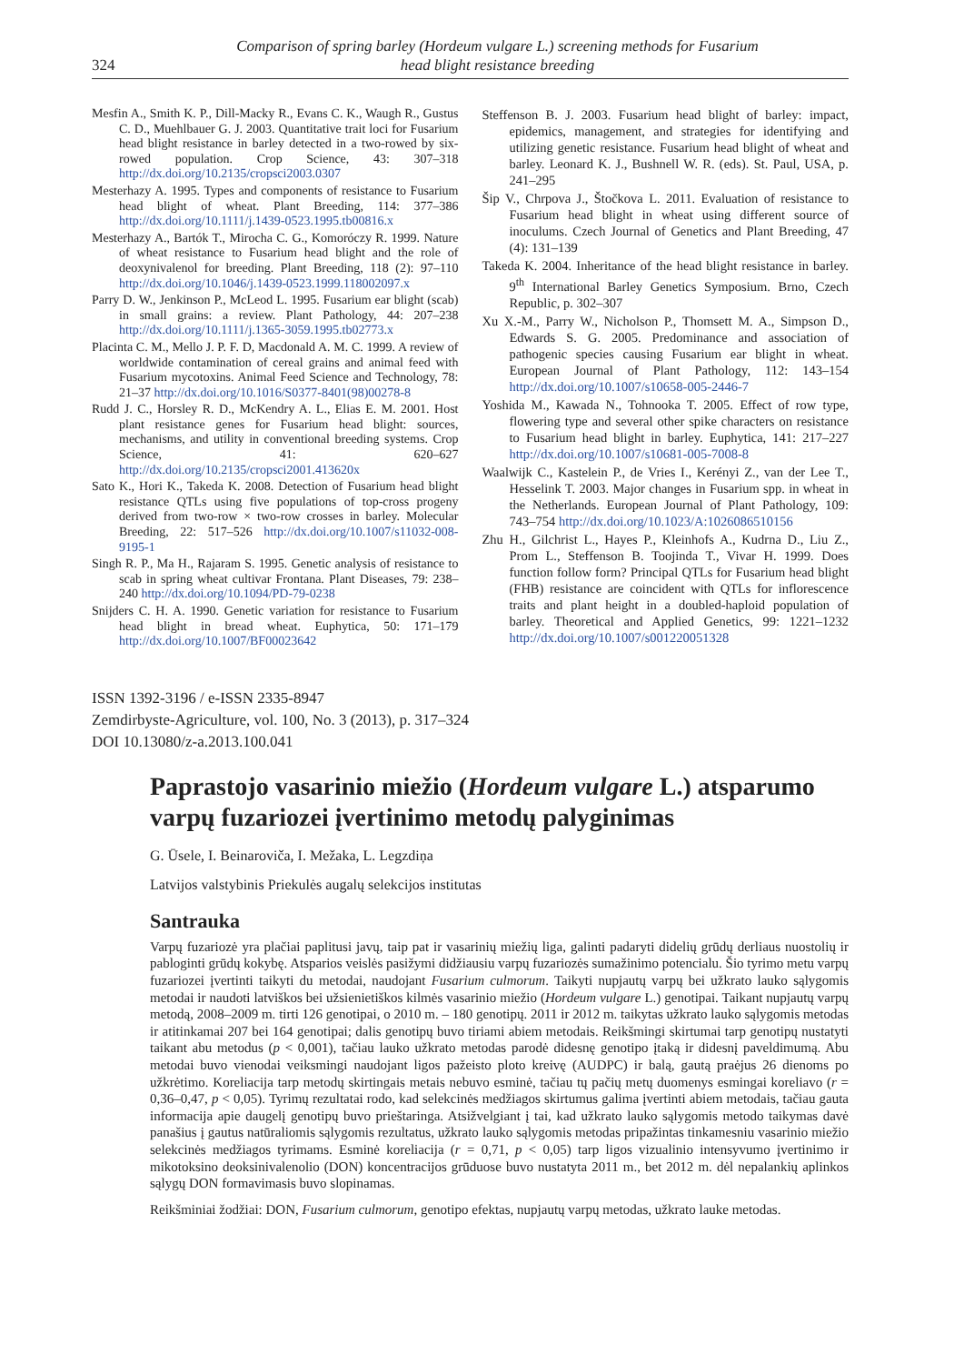324
Comparison of spring barley (Hordeum vulgare L.) screening methods for Fusarium
head blight resistance breeding
Mesfin A., Smith K. P., Dill-Macky R., Evans C. K., Waugh R., Gustus C. D., Muehlbauer G. J. 2003. Quantitative trait loci for Fusarium head blight resistance in barley detected in a two-rowed by six-rowed population. Crop Science, 43: 307–318 http://dx.doi.org/10.2135/cropsci2003.0307
Mesterhazy A. 1995. Types and components of resistance to Fusarium head blight of wheat. Plant Breeding, 114: 377–386 http://dx.doi.org/10.1111/j.1439-0523.1995.tb00816.x
Mesterhazy A., Bartók T., Mirocha C. G., Komoróczy R. 1999. Nature of wheat resistance to Fusarium head blight and the role of deoxynivalenol for breeding. Plant Breeding, 118 (2): 97–110 http://dx.doi.org/10.1046/j.1439-0523.1999.118002097.x
Parry D. W., Jenkinson P., McLeod L. 1995. Fusarium ear blight (scab) in small grains: a review. Plant Pathology, 44: 207–238 http://dx.doi.org/10.1111/j.1365-3059.1995.tb02773.x
Placinta C. M., Mello J. P. F. D, Macdonald A. M. C. 1999. A review of worldwide contamination of cereal grains and animal feed with Fusarium mycotoxins. Animal Feed Science and Technology, 78: 21–37 http://dx.doi.org/10.1016/S0377-8401(98)00278-8
Rudd J. C., Horsley R. D., McKendry A. L., Elias E. M. 2001. Host plant resistance genes for Fusarium head blight: sources, mechanisms, and utility in conventional breeding systems. Crop Science, 41: 620–627 http://dx.doi.org/10.2135/cropsci2001.413620x
Sato K., Hori K., Takeda K. 2008. Detection of Fusarium head blight resistance QTLs using five populations of top-cross progeny derived from two-row × two-row crosses in barley. Molecular Breeding, 22: 517–526 http://dx.doi.org/10.1007/s11032-008-9195-1
Singh R. P., Ma H., Rajaram S. 1995. Genetic analysis of resistance to scab in spring wheat cultivar Frontana. Plant Diseases, 79: 238–240 http://dx.doi.org/10.1094/PD-79-0238
Snijders C. H. A. 1990. Genetic variation for resistance to Fusarium head blight in bread wheat. Euphytica, 50: 171–179 http://dx.doi.org/10.1007/BF00023642
Steffenson B. J. 2003. Fusarium head blight of barley: impact, epidemics, management, and strategies for identifying and utilizing genetic resistance. Fusarium head blight of wheat and barley. Leonard K. J., Bushnell W. R. (eds). St. Paul, USA, p. 241–295
Šip V., Chrpova J., Štočkova L. 2011. Evaluation of resistance to Fusarium head blight in wheat using different source of inoculums. Czech Journal of Genetics and Plant Breeding, 47 (4): 131–139
Takeda K. 2004. Inheritance of the head blight resistance in barley. 9<sup>th</sup> International Barley Genetics Symposium. Brno, Czech Republic, p. 302–307
Xu X.-M., Parry W., Nicholson P., Thomsett M. A., Simpson D., Edwards S. G. 2005. Predominance and association of pathogenic species causing Fusarium ear blight in wheat. European Journal of Plant Pathology, 112: 143–154 http://dx.doi.org/10.1007/s10658-005-2446-7
Yoshida M., Kawada N., Tohnooka T. 2005. Effect of row type, flowering type and several other spike characters on resistance to Fusarium head blight in barley. Euphytica, 141: 217–227 http://dx.doi.org/10.1007/s10681-005-7008-8
Waalwijk C., Kastelein P., de Vries I., Kerényi Z., van der Lee T., Hesselink T. 2003. Major changes in Fusarium spp. in wheat in the Netherlands. European Journal of Plant Pathology, 109: 743–754 http://dx.doi.org/10.1023/A:1026086510156
Zhu H., Gilchrist L., Hayes P., Kleinhofs A., Kudrna D., Liu Z., Prom L., Steffenson B. Toojinda T., Vivar H. 1999. Does function follow form? Principal QTLs for Fusarium head blight (FHB) resistance are coincident with QTLs for inflorescence traits and plant height in a doubled-haploid population of barley. Theoretical and Applied Genetics, 99: 1221–1232 http://dx.doi.org/10.1007/s001220051328
ISSN 1392-3196 / e-ISSN 2335-8947
Zemdirbyste-Agriculture, vol. 100, No. 3 (2013), p. 317–324
DOI 10.13080/z-a.2013.100.041
Paprastojo vasarinio miežio (Hordeum vulgare L.) atsparumo varpų fuzariozei įvertinimo metodų palyginimas
G. Ūsele, I. Beinaroviča, I. Mežaka, L. Legzdiņa
Latvijos valstybinis Priekulės augalų selekcijos institutas
Santrauka
Varpų fuzariozė yra plačiai paplitusi javų, taip pat ir vasarinių miežių liga, galinti padaryti didelių grūdų derliaus nuostolių ir pabloginti grūdų kokybę. Atsparios veislės pasižymi didžiausiu varpų fuzariozės sumažinimo potencialu. Šio tyrimo metu varpų fuzariozei įvertinti taikyti du metodai, naudojant Fusarium culmorum. Taikyti nupjautų varpų bei užkrato lauko sąlygomis metodai ir naudoti latviškos bei užsienietiškos kilmės vasarinio miežio (Hordeum vulgare L.) genotipai. Taikant nupjautų varpų metodą, 2008–2009 m. tirti 126 genotipai, o 2010 m. – 180 genotipų. 2011 ir 2012 m. taikytas užkrato lauko sąlygomis metodas ir atitinkamai 207 bei 164 genotipai; dalis genotipų buvo tiriami abiem metodais. Reikšmingi skirtumai tarp genotipų nustatyti taikant abu metodus (p < 0,001), tačiau lauko užkrato metodas parodė didesnę genotipo įtaką ir didesnį paveldimumą. Abu metodai buvo vienodai veiksmingi naudojant ligos pažeisto ploto kreivę (AUDPC) ir balą, gautą praėjus 26 dienoms po užkrėtimo. Koreliacija tarp metodų skirtingais metais nebuvo esminė, tačiau tų pačių metų duomenys esmingai koreliavo (r = 0,36–0,47, p < 0,05). Tyrimų rezultatai rodo, kad selekcinės medžiagos skirtumus galima įvertinti abiem metodais, tačiau gauta informacija apie daugelį genotipų buvo prieštaringa. Atsižvelgiant į tai, kad užkrato lauko sąlygomis metodo taikymas davė panašius į gautus natūraliomis sąlygomis rezultatus, užkrato lauko sąlygomis metodas pripažintas tinkamesniu vasarinio miežio selekcinės medžiagos tyrimams. Esminė koreliacija (r = 0,71, p < 0,05) tarp ligos vizualinio intensyvumo įvertinimo ir mikotoksino deoksinivalenolio (DON) koncentracijos grūduose buvo nustatyta 2011 m., bet 2012 m. dėl nepalankių aplinkos sąlygų DON formavimasis buvo slopinamas.
Reikšminiai žodžiai: DON, Fusarium culmorum, genotipo efektas, nupjautų varpų metodas, užkrato lauke metodas.